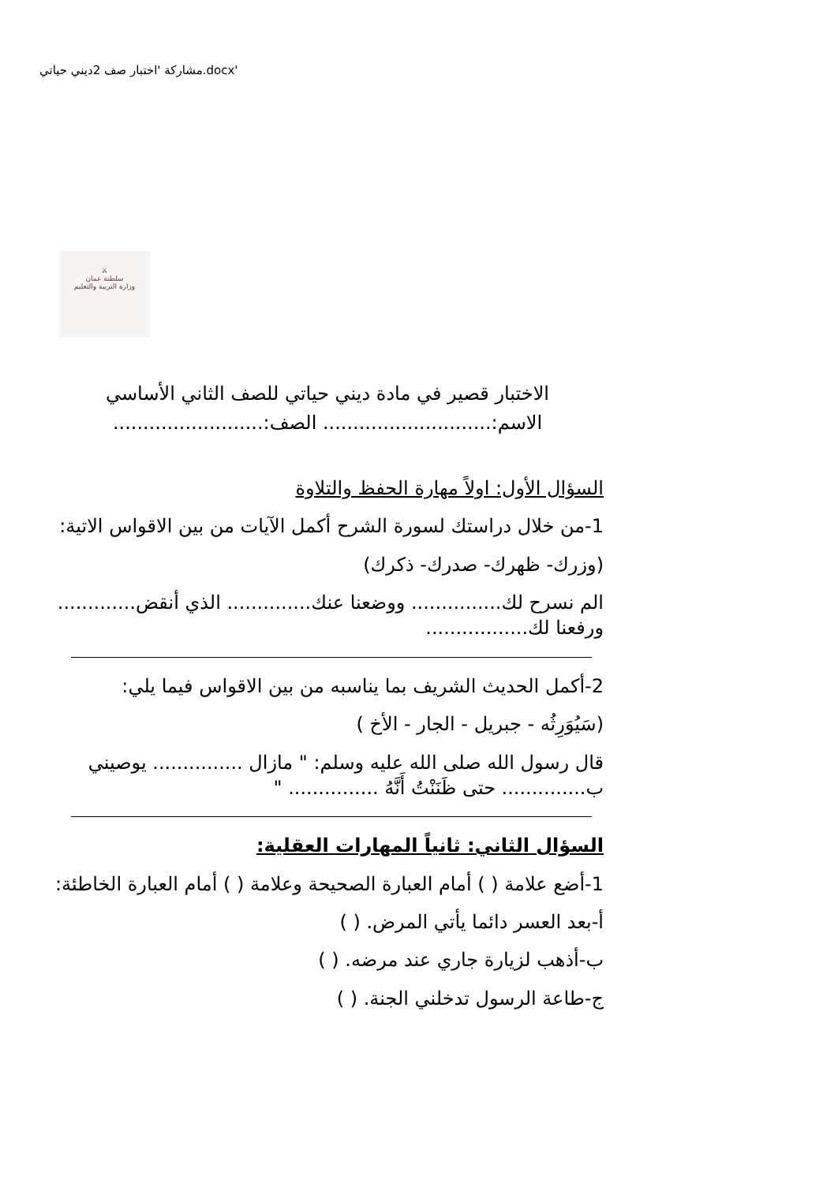مشاركة 'اختبار صف 2ديني حياتي.docx'
⚔
سلطنة عمان
وزارة التربية والتعليم
الاختبار قصير في مادة ديني حياتي للصف الثاني الأساسي
الاسم:............................ الصف:.........................
السؤال الأول: اولاً مهارة الحفظ والتلاوة
1-من خلال دراستك لسورة الشرح أكمل الآيات من بين الاقواس الاتية:
(وزرك- ظهرك- صدرك- ذكرك)
الم نسرح لك............... ووضعنا عنك.............. الذي أنقض............. ورفعنا لك.................
2-أكمل الحديث الشريف بما يناسبه من بين الاقواس فيما يلي:
(سَيُوَرِثُه - جبريل - الجار - الأخ )
قال رسول الله صلى الله عليه وسلم: " مازال ............... يوصيني ب.............. حتى ظَنَنْتُ أَنَّهُ ............... "
السؤال الثاني: ثانياً المهارات العقلية:
1-أضع علامة ( ) أمام العبارة الصحيحة وعلامة ( ) أمام العبارة الخاطئة:
أ-بعد العسر دائما يأتي المرض. ( )
ب-أذهب لزيارة جاري عند مرضه. ( )
ج-طاعة الرسول تدخلني الجنة. ( )